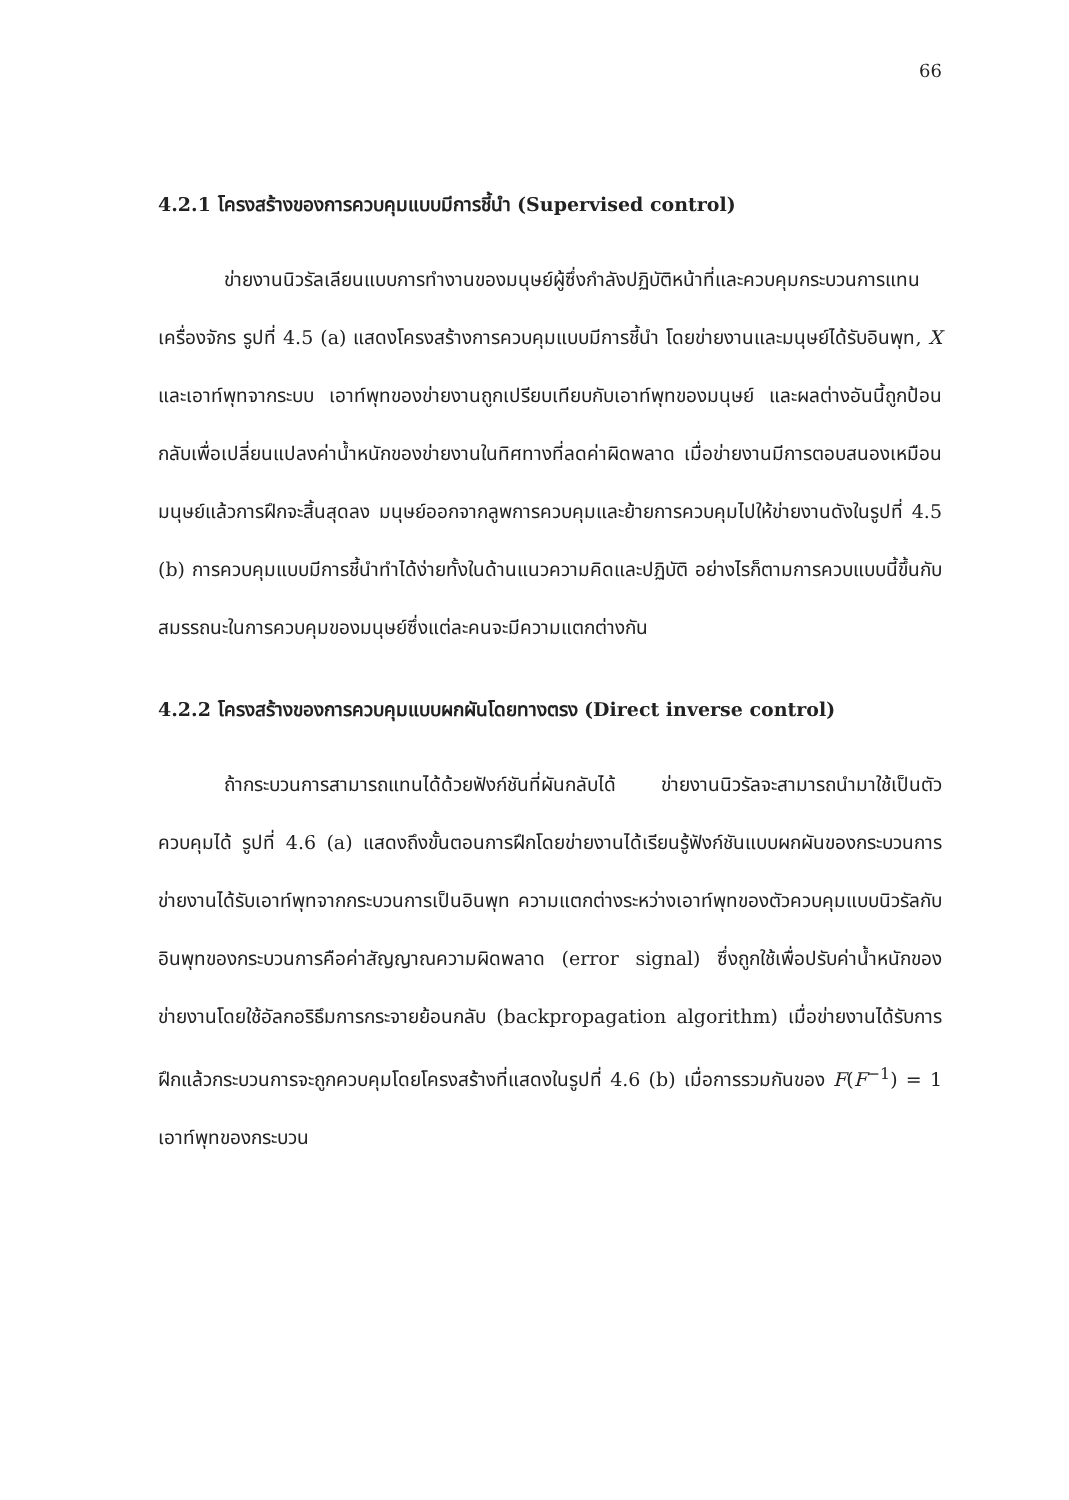66
4.2.1 โครงสร้างของการควบคุมแบบมีการชี้นำ (Supervised control)
ข่ายงานนิวรัลเลียนแบบการทำงานของมนุษย์ผู้ซึ่งกำลังปฏิบัติหน้าที่และควบคุมกระบวนการแทนเครื่องจักร รูปที่ 4.5 (a) แสดงโครงสร้างการควบคุมแบบมีการชี้นำ โดยข่ายงานและมนุษย์ได้รับอินพุท, X และเอาท์พุทจากระบบ เอาท์พุทของข่ายงานถูกเปรียบเทียบกับเอาท์พุทของมนุษย์ และผลต่างอันนี้ถูกป้อนกลับเพื่อเปลี่ยนแปลงค่าน้ำหนักของข่ายงานในทิศทางที่ลดค่าผิดพลาด เมื่อข่ายงานมีการตอบสนองเหมือนมนุษย์แล้วการฝึกจะสิ้นสุดลง มนุษย์ออกจากลูพการควบคุมและย้ายการควบคุมไปให้ข่ายงานดังในรูปที่ 4.5 (b) การควบคุมแบบมีการชี้นำทำได้ง่ายทั้งในด้านแนวความคิดและปฏิบัติ อย่างไรก็ตามการควบแบบนี้ขึ้นกับสมรรถนะในการควบคุมของมนุษย์ซึ่งแต่ละคนจะมีความแตกต่างกัน
4.2.2 โครงสร้างของการควบคุมแบบผกผันโดยทางตรง (Direct inverse control)
ถ้ากระบวนการสามารถแทนได้ด้วยฟังก์ชันที่ผันกลับได้ ข่ายงานนิวรัลจะสามารถนำมาใช้เป็นตัวควบคุมได้ รูปที่ 4.6 (a) แสดงถึงขั้นตอนการฝึกโดยข่ายงานได้เรียนรู้ฟังก์ชันแบบผกผันของกระบวนการ ข่ายงานได้รับเอาท์พุทจากกระบวนการเป็นอินพุท ความแตกต่างระหว่างเอาท์พุทของตัวควบคุมแบบนิวรัลกับอินพุทของกระบวนการคือค่าสัญญาณความผิดพลาด (error signal) ซึ่งถูกใช้เพื่อปรับค่าน้ำหนักของข่ายงานโดยใช้อัลกอริธึมการกระจายย้อนกลับ (backpropagation algorithm) เมื่อข่ายงานได้รับการฝึกแล้วกระบวนการจะถูกควบคุมโดยโครงสร้างที่แสดงในรูปที่ 4.6 (b) เมื่อการรวมกันของ F(F<sup>−1</sup>) = 1 เอาท์พุทของกระบวน